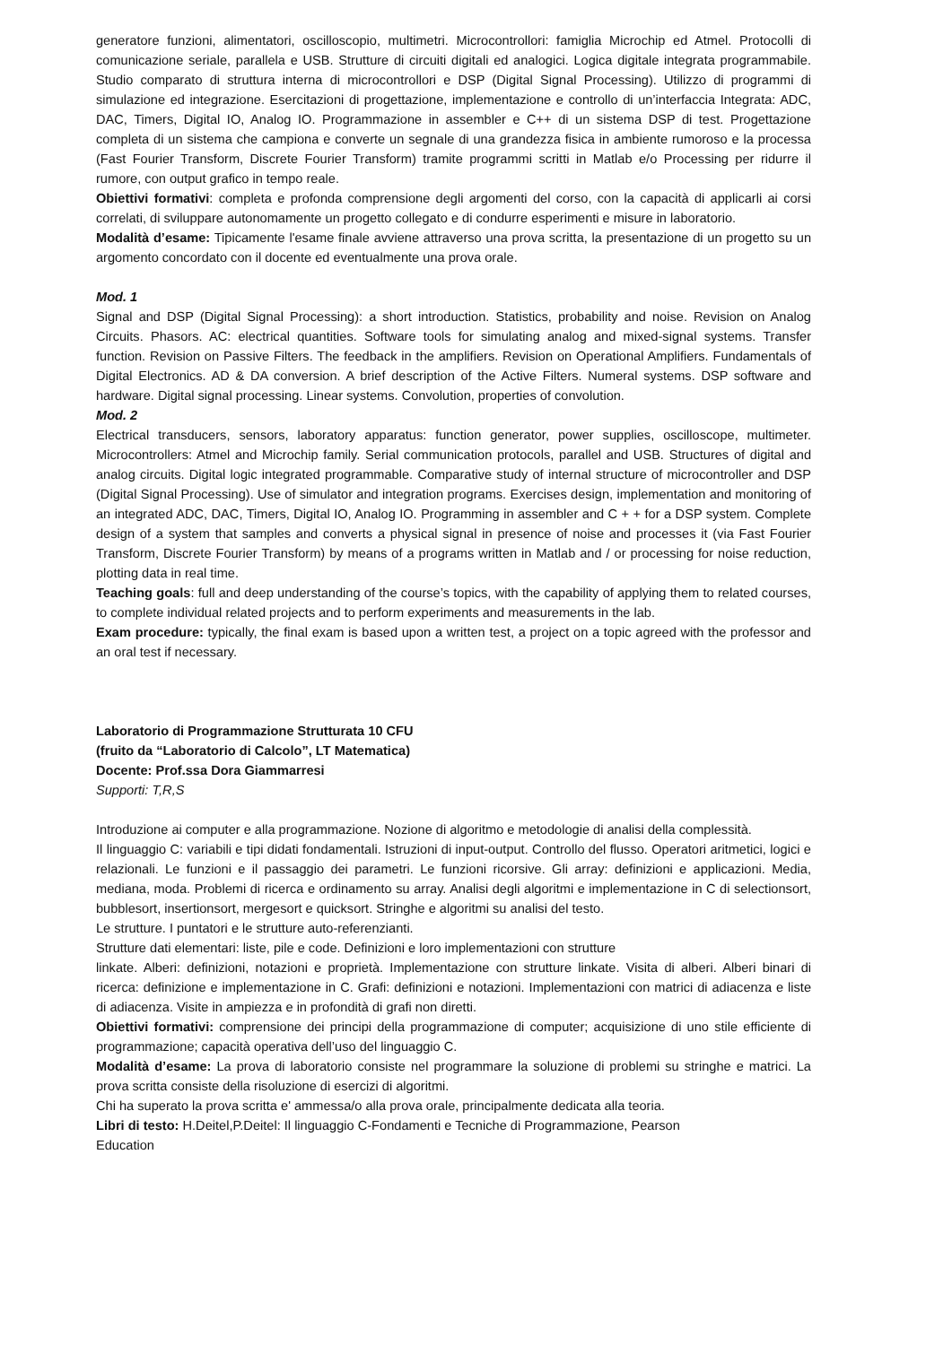generatore funzioni, alimentatori, oscilloscopio, multimetri. Microcontrollori: famiglia Microchip ed Atmel. Protocolli di comunicazione seriale, parallela e USB. Strutture di circuiti digitali ed analogici. Logica digitale integrata programmabile. Studio comparato di struttura interna di microcontrollori e DSP (Digital Signal Processing). Utilizzo di programmi di simulazione ed integrazione. Esercitazioni di progettazione, implementazione e controllo di un’interfaccia Integrata: ADC, DAC, Timers, Digital IO, Analog IO. Programmazione in assembler e C++ di un sistema DSP di test. Progettazione completa di un sistema che campiona e converte un segnale di una grandezza fisica in ambiente rumoroso e la processa (Fast Fourier Transform, Discrete Fourier Transform) tramite programmi scritti in Matlab e/o Processing per ridurre il rumore, con output grafico in tempo reale.
Obiettivi formativi: completa e profonda comprensione degli argomenti del corso, con la capacità di applicarli ai corsi correlati, di sviluppare autonomamente un progetto collegato e di condurre esperimenti e misure in laboratorio.
Modalità d’esame: Tipicamente l'esame finale avviene attraverso una prova scritta, la presentazione di un progetto su un argomento concordato con il docente ed eventualmente una prova orale.
Mod. 1
Signal and DSP (Digital Signal Processing): a short introduction. Statistics, probability and noise. Revision on Analog Circuits. Phasors. AC: electrical quantities. Software tools for simulating analog and mixed-signal systems. Transfer function. Revision on Passive Filters. The feedback in the amplifiers. Revision on Operational Amplifiers. Fundamentals of Digital Electronics. AD & DA conversion. A brief description of the Active Filters. Numeral systems. DSP software and hardware. Digital signal processing. Linear systems. Convolution, properties of convolution.
Mod. 2
Electrical transducers, sensors, laboratory apparatus: function generator, power supplies, oscilloscope, multimeter. Microcontrollers: Atmel and Microchip family. Serial communication protocols, parallel and USB. Structures of digital and analog circuits. Digital logic integrated programmable. Comparative study of internal structure of microcontroller and DSP (Digital Signal Processing). Use of simulator and integration programs. Exercises design, implementation and monitoring of an integrated ADC, DAC, Timers, Digital IO, Analog IO. Programming in assembler and C + + for a DSP system. Complete design of a system that samples and converts a physical signal in presence of noise and processes it (via Fast Fourier Transform, Discrete Fourier Transform) by means of a programs written in Matlab and / or processing for noise reduction, plotting data in real time.
Teaching goals: full and deep understanding of the course’s topics, with the capability of applying them to related courses, to complete individual related projects and to perform experiments and measurements in the lab.
Exam procedure: typically, the final exam is based upon a written test, a project on a topic agreed with the professor and an oral test if necessary.
Laboratorio di Programmazione Strutturata 10 CFU
(fruito da “Laboratorio di Calcolo”, LT Matematica)
Docente: Prof.ssa Dora Giammarresi
Supporti: T,R,S
Introduzione ai computer e alla programmazione. Nozione di algoritmo e metodologie di analisi della complessità.
Il linguaggio C: variabili e tipi didati fondamentali. Istruzioni di input-output. Controllo del flusso. Operatori aritmetici, logici e relazionali. Le funzioni e il passaggio dei parametri. Le funzioni ricorsive. Gli array: definizioni e applicazioni. Media, mediana, moda. Problemi di ricerca e ordinamento su array. Analisi degli algoritmi e implementazione in C di selectionsort, bubblesort, insertionsort, mergesort e quicksort. Stringhe e algoritmi su analisi del testo.
Le strutture. I puntatori e le strutture auto-referenzianti.
Strutture dati elementari: liste, pile e code. Definizioni e loro implementazioni con strutture
linkate. Alberi: definizioni, notazioni e proprietà. Implementazione con strutture linkate. Visita di alberi. Alberi binari di ricerca: definizione e implementazione in C. Grafi: definizioni e notazioni. Implementazioni con matrici di adiacenza e liste di adiacenza. Visite in ampiezza e in profondità di grafi non diretti.
Obiettivi formativi: comprensione dei principi della programmazione di computer; acquisizione di uno stile efficiente di programmazione; capacità operativa dell’uso del linguaggio C.
Modalità d’esame: La prova di laboratorio consiste nel programmare la soluzione di problemi su stringhe e matrici. La prova scritta consiste della risoluzione di esercizi di algoritmi.
Chi ha superato la prova scritta e' ammessa/o alla prova orale, principalmente dedicata alla teoria.
Libri di testo: H.Deitel,P.Deitel: Il linguaggio C-Fondamenti e Tecniche di Programmazione, Pearson
Education